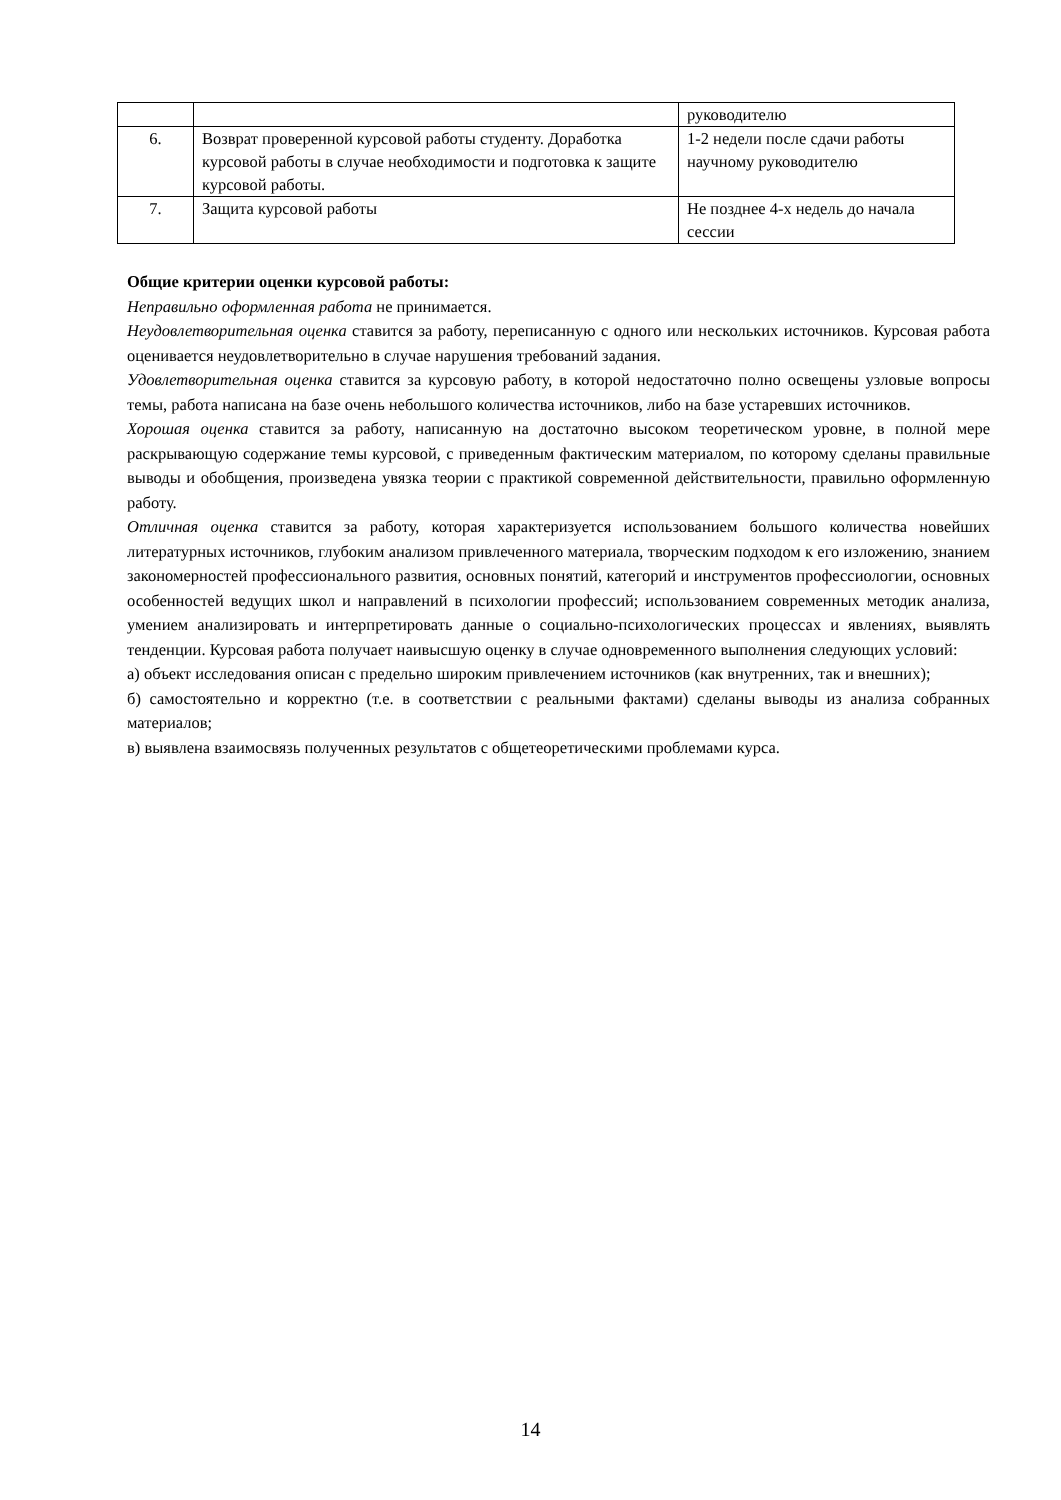| | | руководителю |
| 6. | Возврат проверенной курсовой работы студенту. Доработка курсовой работы в случае необходимости и подготовка к защите курсовой работы. | 1-2 недели после сдачи работы научному руководителю |
| 7. | Защита курсовой работы | Не позднее 4-х недель до начала сессии |
Общие критерии оценки курсовой работы:
Неправильно оформленная работа не принимается.
Неудовлетворительная оценка ставится за работу, переписанную с одного или нескольких источников. Курсовая работа оценивается неудовлетворительно в случае нарушения требований задания.
Удовлетворительная оценка ставится за курсовую работу, в которой недостаточно полно освещены узловые вопросы темы, работа написана на базе очень небольшого количества источников, либо на базе устаревших источников.
Хорошая оценка ставится за работу, написанную на достаточно высоком теоретическом уровне, в полной мере раскрывающую содержание темы курсовой, с приведенным фактическим материалом, по которому сделаны правильные выводы и обобщения, произведена увязка теории с практикой современной действительности, правильно оформленную работу.
Отличная оценка ставится за работу, которая характеризуется использованием большого количества новейших литературных источников, глубоким анализом привлеченного материала, творческим подходом к его изложению, знанием закономерностей профессионального развития, основных понятий, категорий и инструментов профессиологии, основных особенностей ведущих школ и направлений в психологии профессий; использованием современных методик анализа, умением анализировать и интерпретировать данные о социально-психологических процессах и явлениях, выявлять тенденции. Курсовая работа получает наивысшую оценку в случае одновременного выполнения следующих условий:
а) объект исследования описан с предельно широким привлечением источников (как внутренних, так и внешних);
б) самостоятельно и корректно (т.е. в соответствии с реальными фактами) сделаны выводы из анализа собранных материалов;
в) выявлена взаимосвязь полученных результатов с общетеоретическими проблемами курса.
14